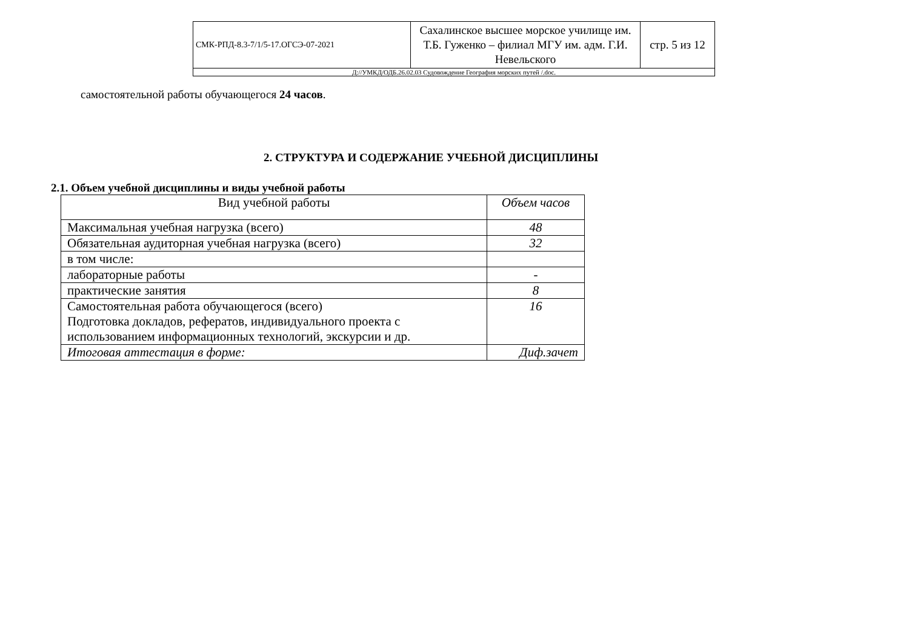| СМК-РПД-8.3-7/1/5-17.ОГСЭ-07-2021 | Сахалинское высшее морское училище им. Т.Б. Гуженко – филиал МГУ им. адм. Г.И. Невельского | стр. 5 из 12 |
| Д://УМКД/ОДБ.26.02.03 Судовождение География морских путей /.doc. | | |
самостоятельной работы обучающегося 24 часов.
2. СТРУКТУРА И СОДЕРЖАНИЕ УЧЕБНОЙ ДИСЦИПЛИНЫ
2.1. Объем учебной дисциплины и виды учебной работы
| Вид учебной работы | Объем часов |
| --- | --- |
| Максимальная учебная нагрузка (всего) | 48 |
| Обязательная аудиторная учебная нагрузка (всего) | 32 |
| в том числе: | |
| лабораторные работы | - |
| практические занятия | 8 |
| Самостоятельная работа обучающегося (всего) Подготовка докладов, рефератов, индивидуального проекта с использованием информационных технологий, экскурсии и др. | 16 |
| Итоговая аттестация в форме: | Диф.зачет |